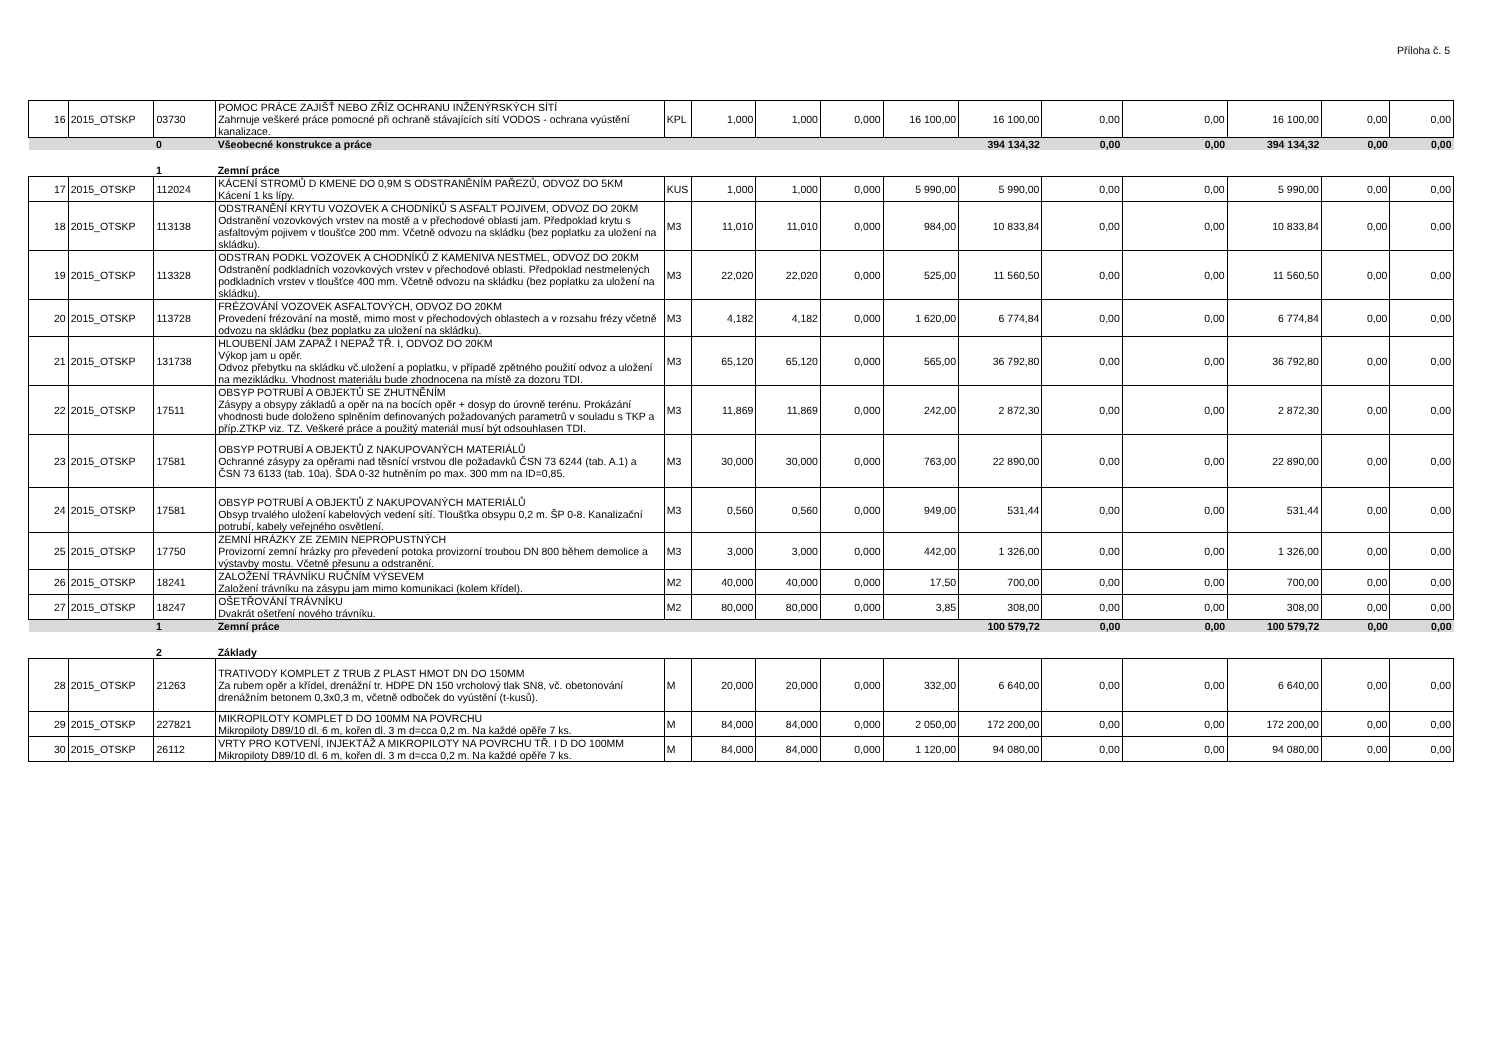Příloha č. 5
| 16 | 2015_OTSKP | 03730 | POMOC PRÁCE ZAJIŠŤ NEBO ZŘÍZ OCHRANU INŽENÝRSKÝCH SÍTÍ Zahrnuje veškeré práce pomocné při ochraně stávajících sítí VODOS - ochrana vyústění kanalizace. | KPL | 1,000 | 1,000 | 0,000 | 16 100,00 | 16 100,00 | 0,00 | 0,00 | 16 100,00 | 0,00 | 0,00 |
| | | 0 | Všeobecné konstrukce a práce | | | | | | 394 134,32 | 0,00 | 0,00 | 394 134,32 | 0,00 | 0,00 |
| | | 1 | Zemní práce | | | | | | | | | | | |
| 17 | 2015_OTSKP | 112024 | KÁCENÍ STROMŮ D KMENE DO 0,9M S ODSTRANĚNÍM PAŘEZŮ, ODVOZ DO 5KM Kácení 1 ks lípy. | KUS | 1,000 | 1,000 | 0,000 | 5 990,00 | 5 990,00 | 0,00 | 0,00 | 5 990,00 | 0,00 | 0,00 |
| 18 | 2015_OTSKP | 113138 | ODSTRANĚNÍ KRYTU VOZOVEK A CHODNÍKŮ S ASFALT POJIVEM, ODVOZ DO 20KM Odstranění vozovkových vrstev na mostě a v přechodové oblasti jam. Předpoklad krytu s asfaltovým pojivem v tloušťce 200 mm. Včetně odvozu na skládku (bez poplatku za uložení na skládku). | M3 | 11,010 | 11,010 | 0,000 | 984,00 | 10 833,84 | 0,00 | 0,00 | 10 833,84 | 0,00 | 0,00 |
| 19 | 2015_OTSKP | 113328 | ODSTRAN PODKL VOZOVEK A CHODNÍKŮ Z KAMENIVA NESTMEL, ODVOZ DO 20KM Odstranění podkladních vozovkových vrstev v přechodové oblasti. Předpoklad nestmelených podkladních vrstev v tloušťce 400 mm. Včetně odvozu na skládku (bez poplatku za uložení na skládku). | M3 | 22,020 | 22,020 | 0,000 | 525,00 | 11 560,50 | 0,00 | 0,00 | 11 560,50 | 0,00 | 0,00 |
| 20 | 2015_OTSKP | 113728 | FRÉZOVÁNÍ VOZOVEK ASFALTOVÝCH, ODVOZ DO 20KM Provedení frézování na mostě, mimo most v přechodových oblastech a v rozsahu frézy včetně odvozu na skládku (bez poplatku za uložení na skládku). | M3 | 4,182 | 4,182 | 0,000 | 1 620,00 | 6 774,84 | 0,00 | 0,00 | 6 774,84 | 0,00 | 0,00 |
| 21 | 2015_OTSKP | 131738 | HLOUBENÍ JAM ZAPAŽ I NEPAŽ TŘ. I, ODVOZ DO 20KM Výkop jam u opěr. Odvoz přebytku na skládku vč.uložení a poplatku, v případě zpětného použití odvoz a uložení na mezikládku. Vhodnost materiálu bude zhodnocena na místě za dozoru TDI. | M3 | 65,120 | 65,120 | 0,000 | 565,00 | 36 792,80 | 0,00 | 0,00 | 36 792,80 | 0,00 | 0,00 |
| 22 | 2015_OTSKP | 17511 | OBSYP POTRUBÍ A OBJEKTŮ SE ZHUTNĚNÍM Zásypy a obsypy základů a opěr na na bocích opěr + dosyp do úrovně terénu. Prokázání vhodnosti bude doloženo splněním definovaných požadovaných parametrů v souladu s TKP a příp.ZTKP viz. TZ. Veškeré práce a použitý materiál musí být odsouhlasen TDI. | M3 | 11,869 | 11,869 | 0,000 | 242,00 | 2 872,30 | 0,00 | 0,00 | 2 872,30 | 0,00 | 0,00 |
| 23 | 2015_OTSKP | 17581 | OBSYP POTRUBÍ A OBJEKTŮ Z NAKUPOVANÝCH MATERIÁLŮ Ochranné zásypy za opěrami nad těsnící vrstvou dle požadavků ČSN 73 6244 (tab. A.1) a ČSN 73 6133 (tab. 10a). ŠDA 0-32 hutněním po max. 300 mm na ID=0,85. | M3 | 30,000 | 30,000 | 0,000 | 763,00 | 22 890,00 | 0,00 | 0,00 | 22 890,00 | 0,00 | 0,00 |
| 24 | 2015_OTSKP | 17581 | OBSYP POTRUBÍ A OBJEKTŮ Z NAKUPOVANÝCH MATERIÁLŮ Obsyp trvalého uložení kabelových vedení sítí. Tloušťka obsypu 0,2 m. ŠP 0-8. Kanalizační potrubí, kabely veřejného osvětlení. | M3 | 0,560 | 0,560 | 0,000 | 949,00 | 531,44 | 0,00 | 0,00 | 531,44 | 0,00 | 0,00 |
| 25 | 2015_OTSKP | 17750 | ZEMNÍ HRÁZKY ZE ZEMIN NEPROPUSTNÝCH Provizorní zemní hrázky pro převedení potoka provizorní troubou DN 800 během demolice a výstavby mostu. Včetně přesunu a odstranění. | M3 | 3,000 | 3,000 | 0,000 | 442,00 | 1 326,00 | 0,00 | 0,00 | 1 326,00 | 0,00 | 0,00 |
| 26 | 2015_OTSKP | 18241 | ZALOŽENÍ TRÁVNÍKU RUČNÍM VÝSEVEM Založení trávníku na zásypu jam mimo komunikaci (kolem křídel). | M2 | 40,000 | 40,000 | 0,000 | 17,50 | 700,00 | 0,00 | 0,00 | 700,00 | 0,00 | 0,00 |
| 27 | 2015_OTSKP | 18247 | OŠETŘOVÁNÍ TRÁVNÍKU Dvakrát ošetření nového trávníku. | M2 | 80,000 | 80,000 | 0,000 | 3,85 | 308,00 | 0,00 | 0,00 | 308,00 | 0,00 | 0,00 |
| | | 1 | Zemní práce | | | | | | 100 579,72 | 0,00 | 0,00 | 100 579,72 | 0,00 | 0,00 |
| | | 2 | Základy | | | | | | | | | | | |
| 28 | 2015_OTSKP | 21263 | TRATIVODY KOMPLET Z TRUB Z PLAST HMOT DN DO 150MM Za rubem opěr a křídel, drenážní tr. HDPE DN 150 vrcholový tlak SN8, vč. obetonování drenážním betonem 0,3x0,3 m, včetně odboček do vyústění (t-kusů). | M | 20,000 | 20,000 | 0,000 | 332,00 | 6 640,00 | 0,00 | 0,00 | 6 640,00 | 0,00 | 0,00 |
| 29 | 2015_OTSKP | 227821 | MIKROPILOTY KOMPLET D DO 100MM NA POVRCHU Mikropiloty D89/10 dl. 6 m, kořen dl. 3 m d=cca 0,2 m. Na každé opěře 7 ks. | M | 84,000 | 84,000 | 0,000 | 2 050,00 | 172 200,00 | 0,00 | 0,00 | 172 200,00 | 0,00 | 0,00 |
| 30 | 2015_OTSKP | 26112 | VRTY PRO KOTVENÍ, INJEKTÁŽ A MIKROPILOTY NA POVRCHU TŘ. I D DO 100MM Mikropiloty D89/10 dl. 6 m, kořen dl. 3 m d=cca 0,2 m. Na každé opěře 7 ks. | M | 84,000 | 84,000 | 0,000 | 1 120,00 | 94 080,00 | 0,00 | 0,00 | 94 080,00 | 0,00 | 0,00 |